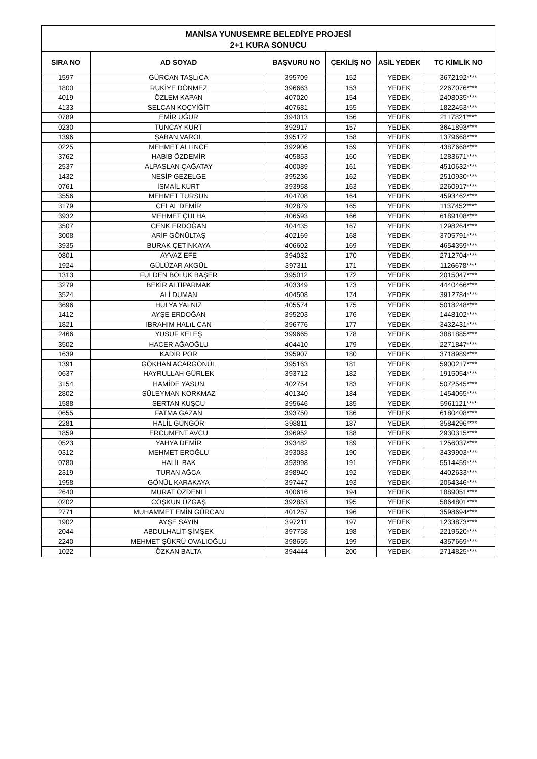MANİSA YUNUSEMRE BELEDİYE PROJESİ
2+1 KURA SONUCU
| SIRA NO | AD SOYAD | BAŞVURU NO | ÇEKİLİŞ NO | ASİL YEDEK | TC KİMLİK NO |
| --- | --- | --- | --- | --- | --- |
| 1597 | GÜRCAN TAŞLıCA | 395709 | 152 | YEDEK | 3672192**** |
| 1800 | RUKİYE DÖNMEZ | 396663 | 153 | YEDEK | 2267076**** |
| 4019 | ÖZLEM KAPAN | 407020 | 154 | YEDEK | 2408035**** |
| 4133 | SELCAN KOÇYİĞİT | 407681 | 155 | YEDEK | 1822453**** |
| 0789 | EMİR UĞUR | 394013 | 156 | YEDEK | 2117821**** |
| 0230 | TUNCAY KURT | 392917 | 157 | YEDEK | 3641893**** |
| 1396 | ŞABAN VAROL | 395172 | 158 | YEDEK | 1379668**** |
| 0225 | MEHMET ALI INCE | 392906 | 159 | YEDEK | 4387668**** |
| 3762 | HABİB ÖZDEMİR | 405853 | 160 | YEDEK | 1283671**** |
| 2537 | ALPASLAN ÇAĞATAY | 400089 | 161 | YEDEK | 4510632**** |
| 1432 | NESİP GEZELGE | 395236 | 162 | YEDEK | 2510930**** |
| 0761 | İSMAİL KURT | 393958 | 163 | YEDEK | 2260917**** |
| 3556 | MEHMET TURSUN | 404708 | 164 | YEDEK | 4593462**** |
| 3179 | CELAL DEMİR | 402879 | 165 | YEDEK | 1137452**** |
| 3932 | MEHMET ÇULHA | 406593 | 166 | YEDEK | 6189108**** |
| 3507 | CENK ERDOĞAN | 404435 | 167 | YEDEK | 1298264**** |
| 3008 | ARİF GÖNÜLTAŞ | 402169 | 168 | YEDEK | 3705791**** |
| 3935 | BURAK ÇETİNKAYA | 406602 | 169 | YEDEK | 4654359**** |
| 0801 | AYVAZ EFE | 394032 | 170 | YEDEK | 2712704**** |
| 1924 | GÜLÜZAR AKGÜL | 397311 | 171 | YEDEK | 1126678**** |
| 1313 | FÜLDEN BÖLÜK BAŞER | 395012 | 172 | YEDEK | 2015047**** |
| 3279 | BEKİR ALTIPARMAK | 403349 | 173 | YEDEK | 4440466**** |
| 3524 | ALİ DUMAN | 404508 | 174 | YEDEK | 3912784**** |
| 3696 | HÜLYA YALNIZ | 405574 | 175 | YEDEK | 5018248**** |
| 1412 | AYŞE ERDOĞAN | 395203 | 176 | YEDEK | 1448102**** |
| 1821 | IBRAHIM HALıL CAN | 396776 | 177 | YEDEK | 3432431**** |
| 2466 | YUSUF KELEŞ | 399665 | 178 | YEDEK | 3881885**** |
| 3502 | HACER AĞAOĞLU | 404410 | 179 | YEDEK | 2271847**** |
| 1639 | KADİR POR | 395907 | 180 | YEDEK | 3718989**** |
| 1391 | GÖKHAN ACARGÖNÜL | 395163 | 181 | YEDEK | 5900217**** |
| 0637 | HAYRULLAH GÜRLEK | 393712 | 182 | YEDEK | 1915054**** |
| 3154 | HAMİDE YASUN | 402754 | 183 | YEDEK | 5072545**** |
| 2802 | SÜLEYMAN KORKMAZ | 401340 | 184 | YEDEK | 1454065**** |
| 1588 | SERTAN KUŞCU | 395646 | 185 | YEDEK | 5961121**** |
| 0655 | FATMA GAZAN | 393750 | 186 | YEDEK | 6180408**** |
| 2281 | HALİL GÜNGÖR | 398811 | 187 | YEDEK | 3584296**** |
| 1859 | ERCÜMENT AVCU | 396952 | 188 | YEDEK | 2930315**** |
| 0523 | YAHYA DEMİR | 393482 | 189 | YEDEK | 1256037**** |
| 0312 | MEHMET EROĞLU | 393083 | 190 | YEDEK | 3439903**** |
| 0780 | HALİL BAK | 393998 | 191 | YEDEK | 5514459**** |
| 2319 | TURAN AĞCA | 398940 | 192 | YEDEK | 4402633**** |
| 1958 | GÖNÜL KARAKAYA | 397447 | 193 | YEDEK | 2054346**** |
| 2640 | MURAT ÖZDENLİ | 400616 | 194 | YEDEK | 1889051**** |
| 0202 | COŞKUN ÜZGAŞ | 392853 | 195 | YEDEK | 5864801**** |
| 2771 | MUHAMMET EMİN GÜRCAN | 401257 | 196 | YEDEK | 3598694**** |
| 1902 | AYŞE SAYIN | 397211 | 197 | YEDEK | 1233873**** |
| 2044 | ABDULHALİT ŞİMŞEK | 397758 | 198 | YEDEK | 2219520**** |
| 2240 | MEHMET ŞÜKRÜ OVALIOĞLU | 398655 | 199 | YEDEK | 4357669**** |
| 1022 | ÖZKAN BALTA | 394444 | 200 | YEDEK | 2714825**** |